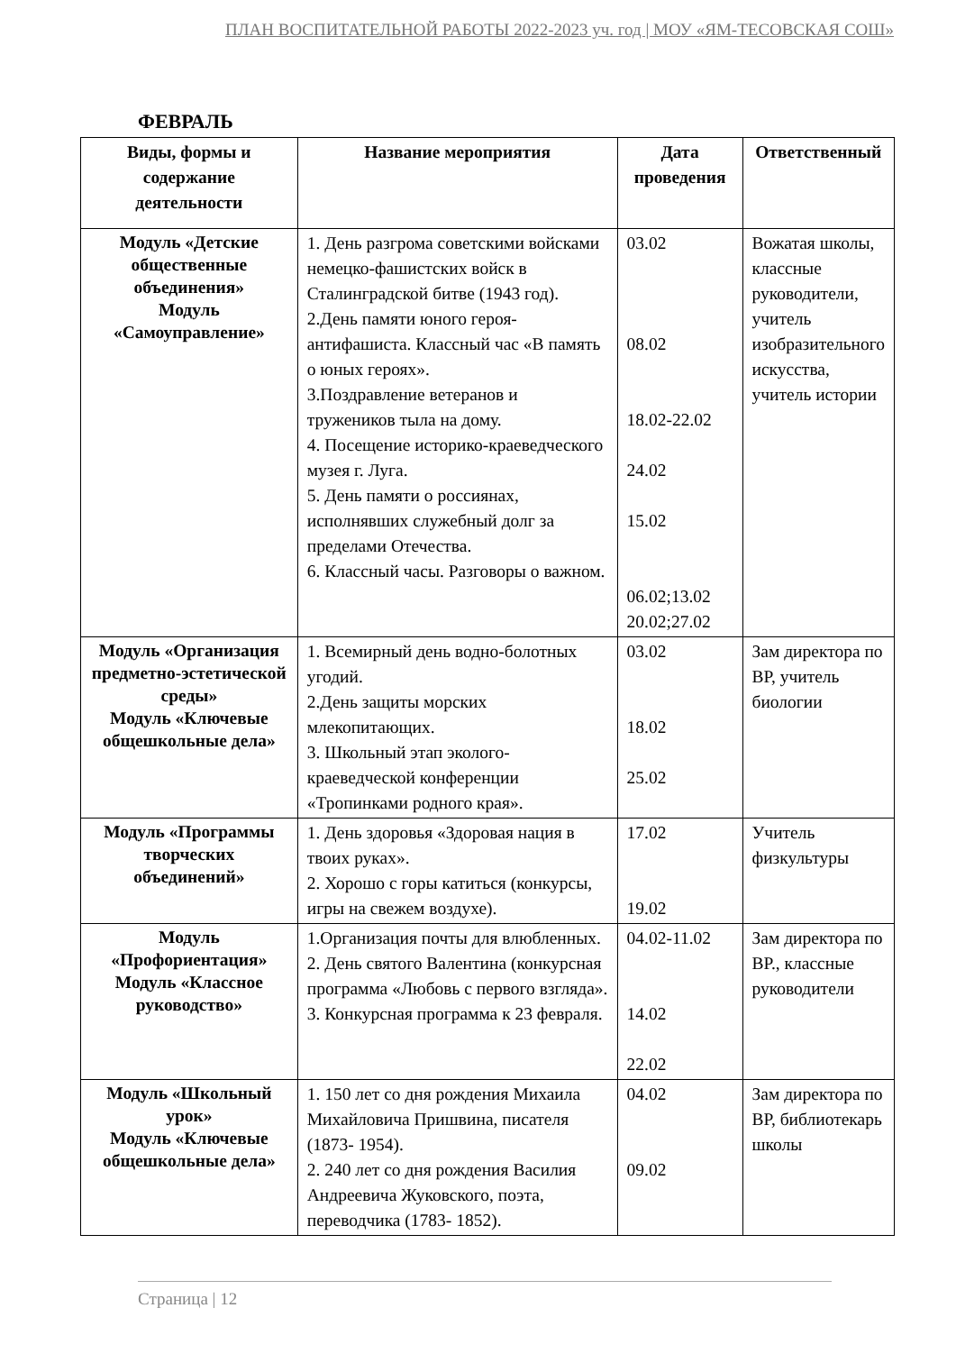ПЛАН ВОСПИТАТЕЛЬНОЙ РАБОТЫ 2022-2023 уч. год | МОУ «ЯМ-ТЕСОВСКАЯ СОШ»
ФЕВРАЛЬ
| Виды, формы и содержание деятельности | Название мероприятия | Дата проведения | Ответственный |
| --- | --- | --- | --- |
| Модуль «Детские общественные объединения» Модуль «Самоуправление» | 1. День разгрома советскими войсками немецко-фашистских войск в Сталинградской битве (1943 год). 2.День памяти юного героя-антифашиста. Классный час «В память о юных героях». 3.Поздравление ветеранов и тружеников тыла на дому. 4. Посещение историко-краеведческого музея г. Луга. 5. День памяти о россиянах, исполнявших служебный долг за пределами Отечества. 6. Классный часы. Разговоры о важном. | 03.02 08.02 18.02-22.02 24.02 15.02 06.02;13.02 20.02;27.02 | Вожатая школы, классные руководители, учитель изобразительного искусства, учитель истории |
| Модуль «Организация предметно-эстетической среды» Модуль «Ключевые общешкольные дела» | 1. Всемирный день водно-болотных угодий. 2.День защиты морских млекопитающих. 3. Школьный этап эколого-краеведческой конференции «Тропинками родного края». | 03.02 18.02 25.02 | Зам директора по ВР, учитель биологии |
| Модуль «Программы творческих объединений» | 1. День здоровья «Здоровая нация в твоих руках». 2. Хорошо с горы катиться (конкурсы, игры на свежем воздухе). | 17.02 19.02 | Учитель физкультуры |
| Модуль «Профориентация» Модуль «Классное руководство» | 1.Организация почты для влюбленных. 2. День святого Валентина (конкурсная программа «Любовь с первого взгляда». 3. Конкурсная программа к 23 февраля. | 04.02-11.02 14.02 22.02 | Зам директора по ВР., классные руководители |
| Модуль «Школьный урок» Модуль «Ключевые общешкольные дела» | 1. 150 лет со дня рождения Михаила Михайловича Пришвина, писателя (1873- 1954). 2. 240 лет со дня рождения Василия Андреевича Жуковского, поэта, переводчика (1783- 1852). | 04.02 09.02 | Зам директора по ВР, библиотекарь школы |
Страница | 12